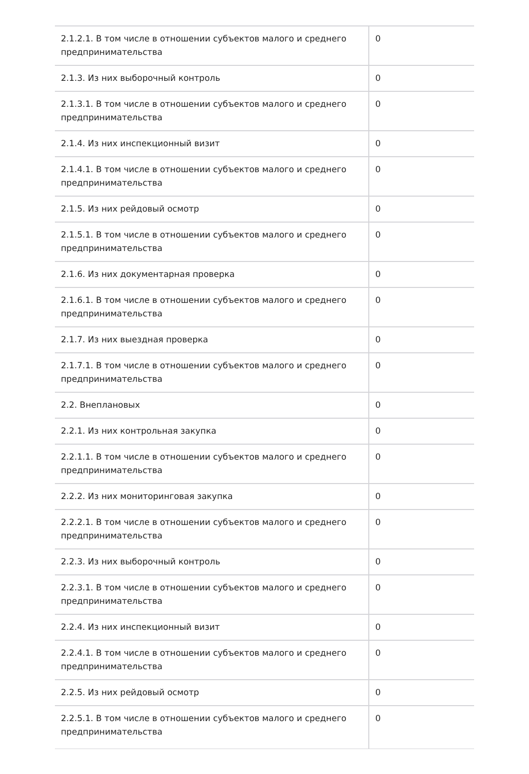| 2.1.2.1. В том числе в отношении субъектов малого и среднего предпринимательства | 0 |
| 2.1.3. Из них выборочный контроль | 0 |
| 2.1.3.1. В том числе в отношении субъектов малого и среднего предпринимательства | 0 |
| 2.1.4. Из них инспекционный визит | 0 |
| 2.1.4.1. В том числе в отношении субъектов малого и среднего предпринимательства | 0 |
| 2.1.5. Из них рейдовый осмотр | 0 |
| 2.1.5.1. В том числе в отношении субъектов малого и среднего предпринимательства | 0 |
| 2.1.6. Из них документарная проверка | 0 |
| 2.1.6.1. В том числе в отношении субъектов малого и среднего предпринимательства | 0 |
| 2.1.7. Из них выездная проверка | 0 |
| 2.1.7.1. В том числе в отношении субъектов малого и среднего предпринимательства | 0 |
| 2.2. Внеплановых | 0 |
| 2.2.1. Из них контрольная закупка | 0 |
| 2.2.1.1. В том числе в отношении субъектов малого и среднего предпринимательства | 0 |
| 2.2.2. Из них мониторинговая закупка | 0 |
| 2.2.2.1. В том числе в отношении субъектов малого и среднего предпринимательства | 0 |
| 2.2.3. Из них выборочный контроль | 0 |
| 2.2.3.1. В том числе в отношении субъектов малого и среднего предпринимательства | 0 |
| 2.2.4. Из них инспекционный визит | 0 |
| 2.2.4.1. В том числе в отношении субъектов малого и среднего предпринимательства | 0 |
| 2.2.5. Из них рейдовый осмотр | 0 |
| 2.2.5.1. В том числе в отношении субъектов малого и среднего предпринимательства | 0 |